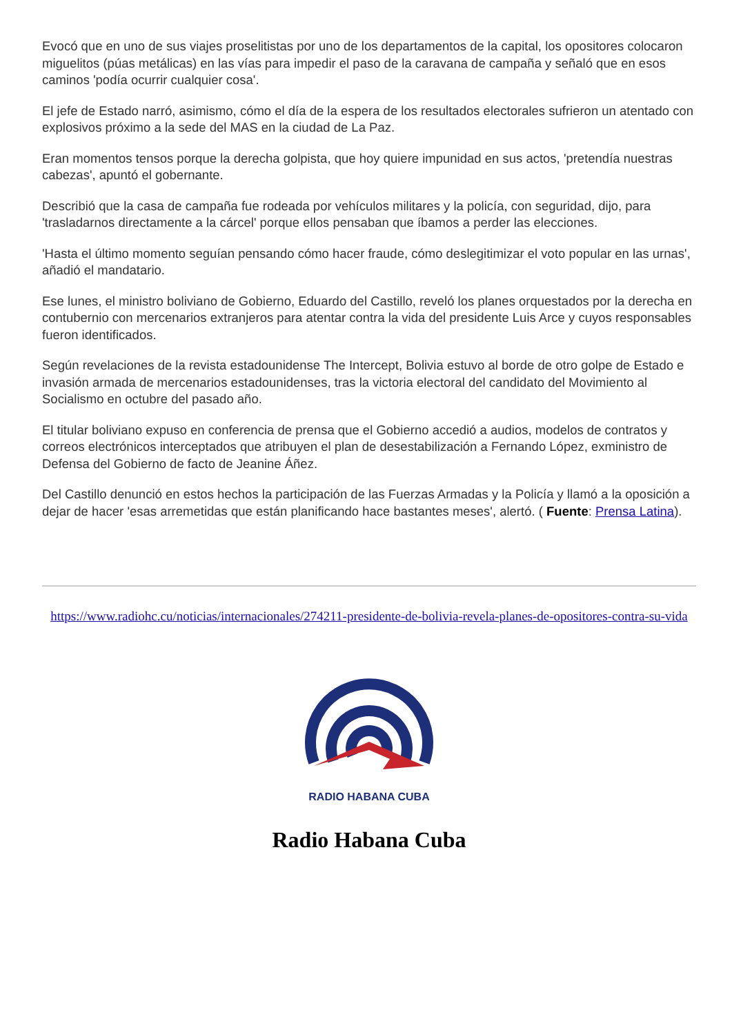Evocó que en uno de sus viajes proselitistas por uno de los departamentos de la capital, los opositores colocaron miguelitos (púas metálicas) en las vías para impedir el paso de la caravana de campaña y señaló que en esos caminos 'podía ocurrir cualquier cosa'.
El jefe de Estado narró, asimismo, cómo el día de la espera de los resultados electorales sufrieron un atentado con explosivos próximo a la sede del MAS en la ciudad de La Paz.
Eran momentos tensos porque la derecha golpista, que hoy quiere impunidad en sus actos, 'pretendía nuestras cabezas', apuntó el gobernante.
Describió que la casa de campaña fue rodeada por vehículos militares y la policía, con seguridad, dijo, para 'trasladarnos directamente a la cárcel' porque ellos pensaban que íbamos a perder las elecciones.
'Hasta el último momento seguían pensando cómo hacer fraude, cómo deslegitimizar el voto popular en las urnas', añadió el mandatario.
Ese lunes, el ministro boliviano de Gobierno, Eduardo del Castillo, reveló los planes orquestados por la derecha en contubernio con mercenarios extranjeros para atentar contra la vida del presidente Luis Arce y cuyos responsables fueron identificados.
Según revelaciones de la revista estadounidense The Intercept, Bolivia estuvo al borde de otro golpe de Estado e invasión armada de mercenarios estadounidenses, tras la victoria electoral del candidato del Movimiento al Socialismo en octubre del pasado año.
El titular boliviano expuso en conferencia de prensa que el Gobierno accedió a audios, modelos de contratos y correos electrónicos interceptados que atribuyen el plan de desestabilización a Fernando López, exministro de Defensa del Gobierno de facto de Jeanine Áñez.
Del Castillo denunció en estos hechos la participación de las Fuerzas Armadas y la Policía y llamó a la oposición a dejar de hacer 'esas arremetidas que están planificando hace bastantes meses', alertó. ( Fuente: Prensa Latina).
https://www.radiohc.cu/noticias/internacionales/274211-presidente-de-bolivia-revela-planes-de-opositores-contra-su-vida
RADIO HABANA CUBA
Radio Habana Cuba